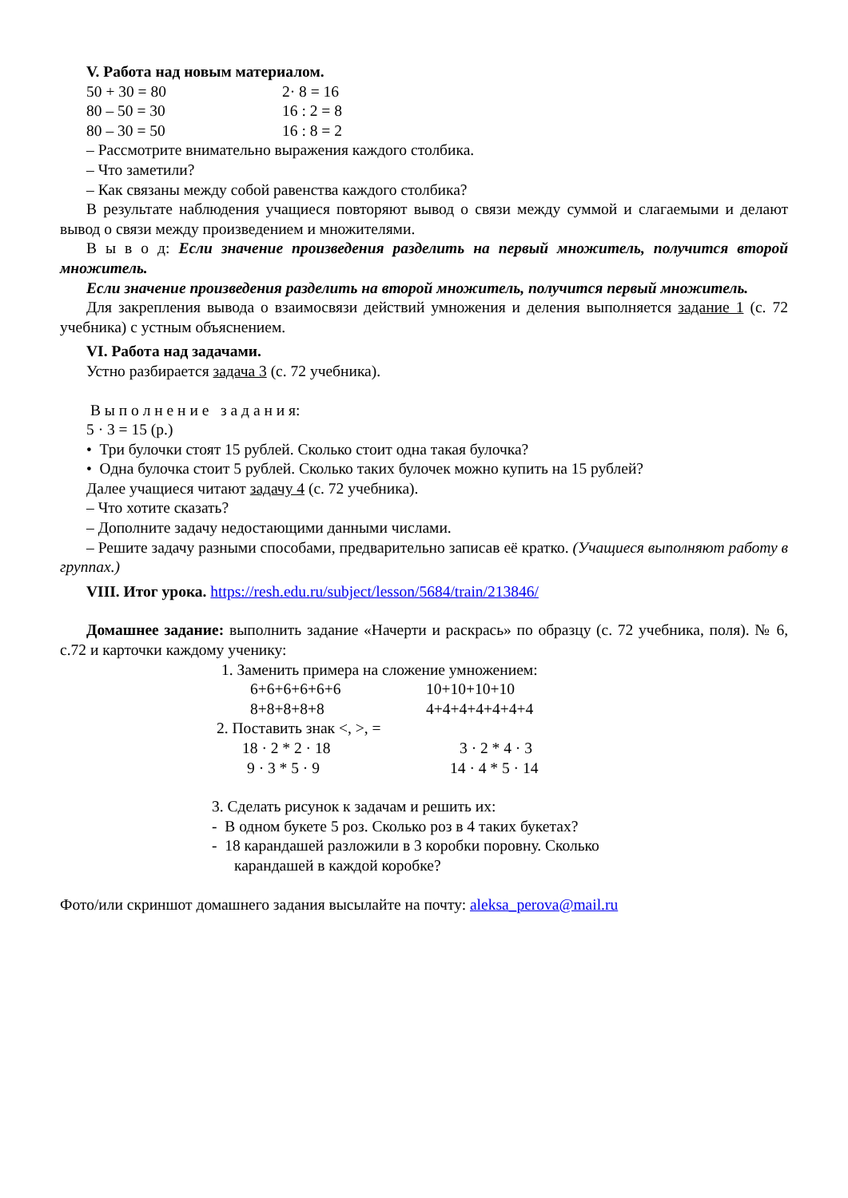V. Работа над новым материалом.
50 + 30 = 80 2· 8 = 16
80 – 50 = 30 16 : 2 = 8
80 – 30 = 50 16 : 8 = 2
– Рассмотрите внимательно выражения каждого столбика.
– Что заметили?
– Как связаны между собой равенства каждого столбика?
В результате наблюдения учащиеся повторяют вывод о связи между суммой и слагаемыми и делают вывод о связи между произведением и множителями.
В ы в о д: Если значение произведения разделить на первый множитель, получится второй множитель.
Если значение произведения разделить на второй множитель, получится первый множитель.
Для закрепления вывода о взаимосвязи действий умножения и деления выполняется задание 1 (с. 72 учебника) с устным объяснением.
VI. Работа над задачами.
Устно разбирается задача 3 (с. 72 учебника).
В ы п о л н е н и е з а д а н и я:
5 · 3 = 15 (р.)
• Три булочки стоят 15 рублей. Сколько стоит одна такая булочка?
• Одна булочка стоит 5 рублей. Сколько таких булочек можно купить на 15 рублей?
Далее учащиеся читают задачу 4 (с. 72 учебника).
– Что хотите сказать?
– Дополните задачу недостающими данными числами.
– Решите задачу разными способами, предварительно записав её кратко. (Учащиеся выполняют работу в группах.)
VIII. Итог урока. https://resh.edu.ru/subject/lesson/5684/train/213846/
Домашнее задание: выполнить задание «Начерти и раскрась» по образцу (с. 72 учебника, поля). № 6, с.72 и карточки каждому ученику:
1. Заменить примера на сложение умножением:
6+6+6+6+6+6 10+10+10+10
8+8+8+8+8 4+4+4+4+4+4+4
2. Поставить знак <, >, =
18 · 2 * 2 · 18 3 · 2 * 4 · 3
9 · 3 * 5 · 9 14 · 4 * 5 · 14
3. Сделать рисунок к задачам и решить их:
- В одном букете 5 роз. Сколько роз в 4 таких букетах?
- 18 карандашей разложили в 3 коробки поровну. Сколько
карандашей в каждой коробке?
Фото/или скриншот домашнего задания высылайте на почту: aleksa_perova@mail.ru